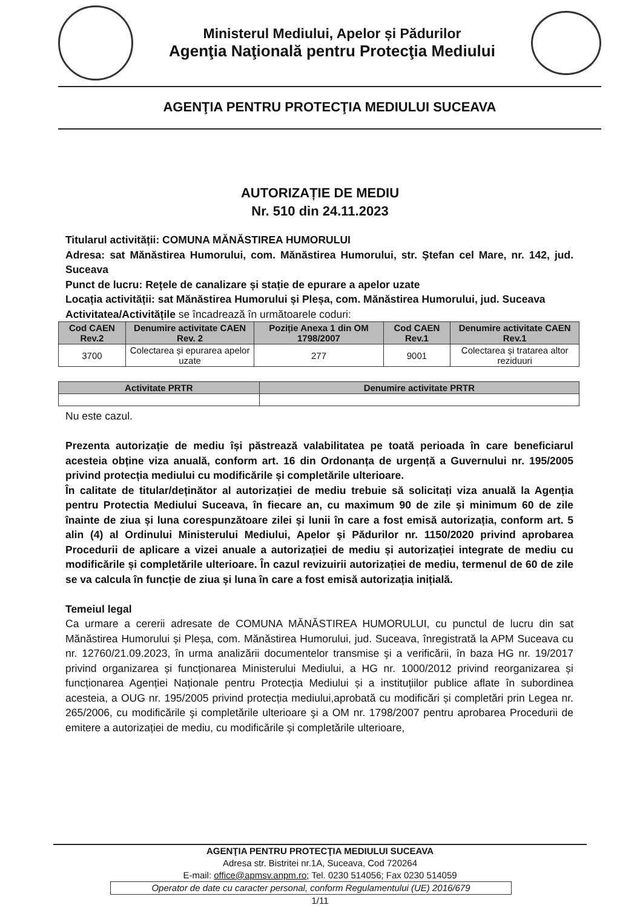Ministerul Mediului, Apelor și Pădurilor
Agenţia Naţională pentru Protecţia Mediului
AGENŢIA PENTRU PROTECŢIA MEDIULUI SUCEAVA
AUTORIZAȚIE DE MEDIU
Nr. 510 din 24.11.2023
Titularul activității: COMUNA MĂNĂSTIREA HUMORULUI
Adresa: sat Mănăstirea Humorului, com. Mănăstirea Humorului, str. Ștefan cel Mare, nr. 142, jud. Suceava
Punct de lucru: Rețele de canalizare și stație de epurare a apelor uzate
Locația activității: sat Mănăstirea Humorului și Pleșa, com. Mănăstirea Humorului, jud. Suceava
Activitatea/Activitățile se încadrează în următoarele coduri:
| Cod CAEN Rev.2 | Denumire activitate CAEN Rev. 2 | Poziție Anexa 1 din OM 1798/2007 | Cod CAEN Rev.1 | Denumire activitate CAEN Rev.1 |
| --- | --- | --- | --- | --- |
| 3700 | Colectarea și epurarea apelor uzate | 277 | 9001 | Colectarea și tratarea altor reziduuri |
| Activitate PRTR | Denumire activitate PRTR |
| --- | --- |
Nu este cazul.
Prezenta autorizație de mediu își păstrează valabilitatea pe toată perioada în care beneficiarul acesteia obține viza anuală, conform art. 16 din Ordonanța de urgență a Guvernului nr. 195/2005 privind protecția mediului cu modificările și completările ulterioare.
În calitate de titular/deținător al autorizației de mediu trebuie să solicitați viza anuală la Agenția pentru Protectia Mediului Suceava, în fiecare an, cu maximum 90 de zile și minimum 60 de zile înainte de ziua și luna corespunzătoare zilei și lunii în care a fost emisă autorizația, conform art. 5 alin (4) al Ordinului Ministerului Mediului, Apelor şi Pădurilor nr. 1150/2020 privind aprobarea Procedurii de aplicare a vizei anuale a autorizației de mediu și autorizației integrate de mediu cu modificările și completările ulterioare. În cazul revizuirii autorizației de mediu, termenul de 60 de zile se va calcula în funcție de ziua și luna în care a fost emisă autorizația inițială.
Temeiul legal
Ca urmare a cererii adresate de COMUNA MĂNĂSTIREA HUMORULUI, cu punctul de lucru din sat Mănăstirea Humorului și Pleșa, com. Mănăstirea Humorului, jud. Suceava, înregistrată la APM Suceava cu nr. 12760/21.09.2023, în urma analizării documentelor transmise şi a verificării, în baza HG nr. 19/2017 privind organizarea și funcționarea Ministerului Mediului, a HG nr. 1000/2012 privind reorganizarea și funcționarea Agenției Naționale pentru Protecția Mediului și a instituțiilor publice aflate în subordinea acesteia, a OUG nr. 195/2005 privind protecția mediului,aprobată cu modificări și completări prin Legea nr. 265/2006, cu modificările şi completările ulterioare şi a OM nr. 1798/2007 pentru aprobarea Procedurii de emitere a autorizației de mediu, cu modificările și completările ulterioare,
AGENŢIA PENTRU PROTECŢIA MEDIULUI SUCEAVA
Adresa str. Bistritei nr.1A, Suceava, Cod 720264
E-mail: office@apmsv.anpm.ro; Tel. 0230 514056; Fax 0230 514059
Operator de date cu caracter personal, conform Regulamentului (UE) 2016/679
1/11